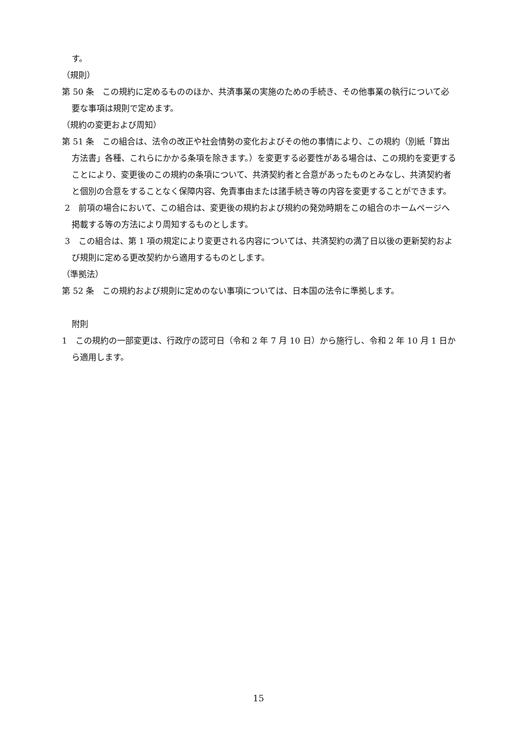す。
（規則）
第 50 条　この規約に定めるもののほか、共済事業の実施のための手続き、その他事業の執行について必要な事項は規則で定めます。
（規約の変更および周知）
第 51 条　この組合は、法令の改正や社会情勢の変化およびその他の事情により、この規約（別紙「算出方法書」各種、これらにかかる条項を除きます。）を変更する必要性がある場合は、この規約を変更することにより、変更後のこの規約の条項について、共済契約者と合意があったものとみなし、共済契約者と個別の合意をすることなく保障内容、免責事由または諸手続き等の内容を変更することができます。
2　前項の場合において、この組合は、変更後の規約および規約の発効時期をこの組合のホームページへ掲載する等の方法により周知するものとします。
3　この組合は、第 1 項の規定により変更される内容については、共済契約の満了日以後の更新契約および規則に定める更改契約から適用するものとします。
（準拠法）
第 52 条　この規約および規則に定めのない事項については、日本国の法令に準拠します。
附則
1　この規約の一部変更は、行政庁の認可日（令和 2 年 7 月 10 日）から施行し、令和 2 年 10 月 1 日から適用します。
15